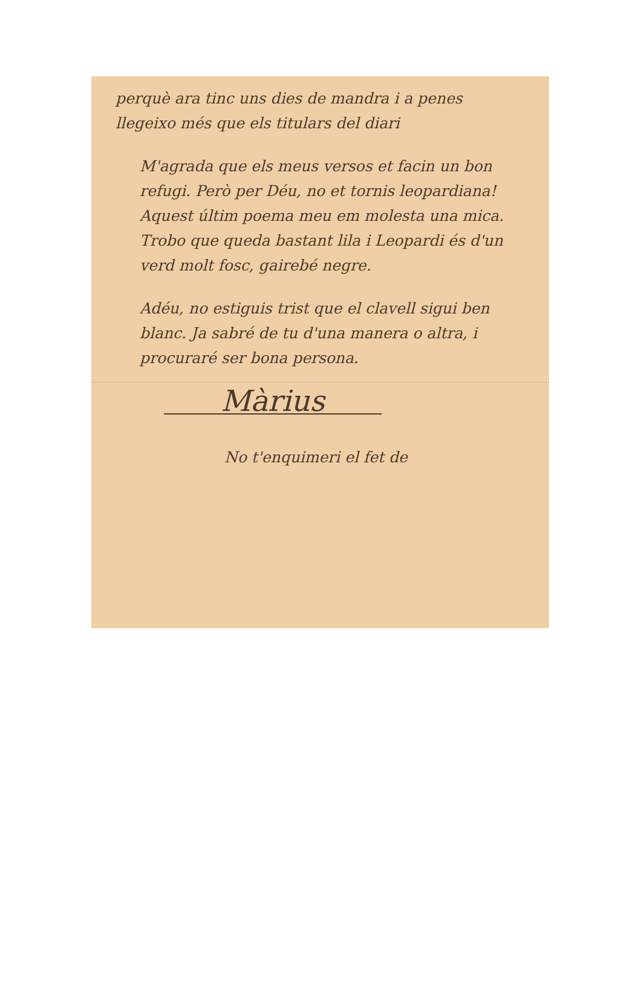perquè ara tinc uns dies de mandra i a penes llegeixo més que els titulars del diari
M'agrada que els meus versos et facin un bon refugi. Però per Déu, no et tornis leopardiana! Aquest últim poema meu em molesta una mica. Trobo que queda bastant lila i Leopardi és d'un verd molt fosc, gairebé negre.
Adéu, no estiguis trist que el clavell sigui ben blanc. Ja sabré de tu d'una manera o altra, i procuraré ser bona persona.
Màrius
No t'enquimeri el fet de